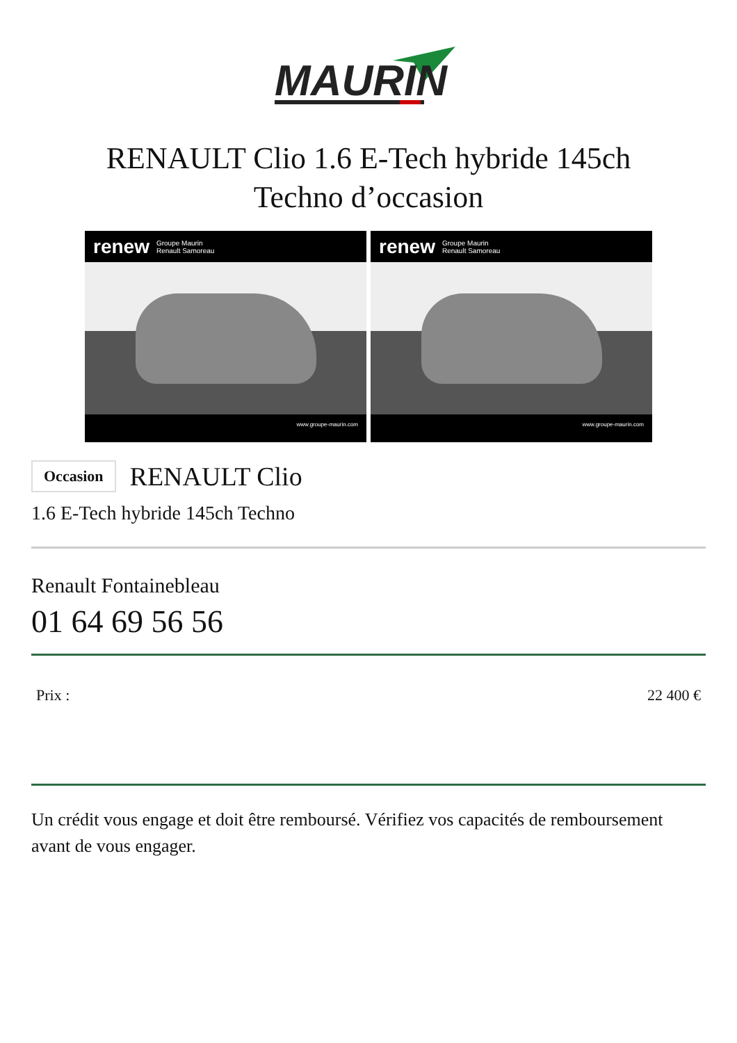MAURIN
RENAULT Clio 1.6 E-Tech hybride 145ch
Techno d’occasion
renew Groupe Maurin
Renault Samoreau
www.groupe-maurin.com
renew Groupe Maurin
Renault Samoreau
www.groupe-maurin.com
Occasion RENAULT Clio
1.6 E-Tech hybride 145ch Techno
Renault Fontainebleau
01 64 69 56 56
Prix : 22 400 €
Un crédit vous engage et doit être remboursé. Vérifiez vos capacités de remboursement avant de vous engager.